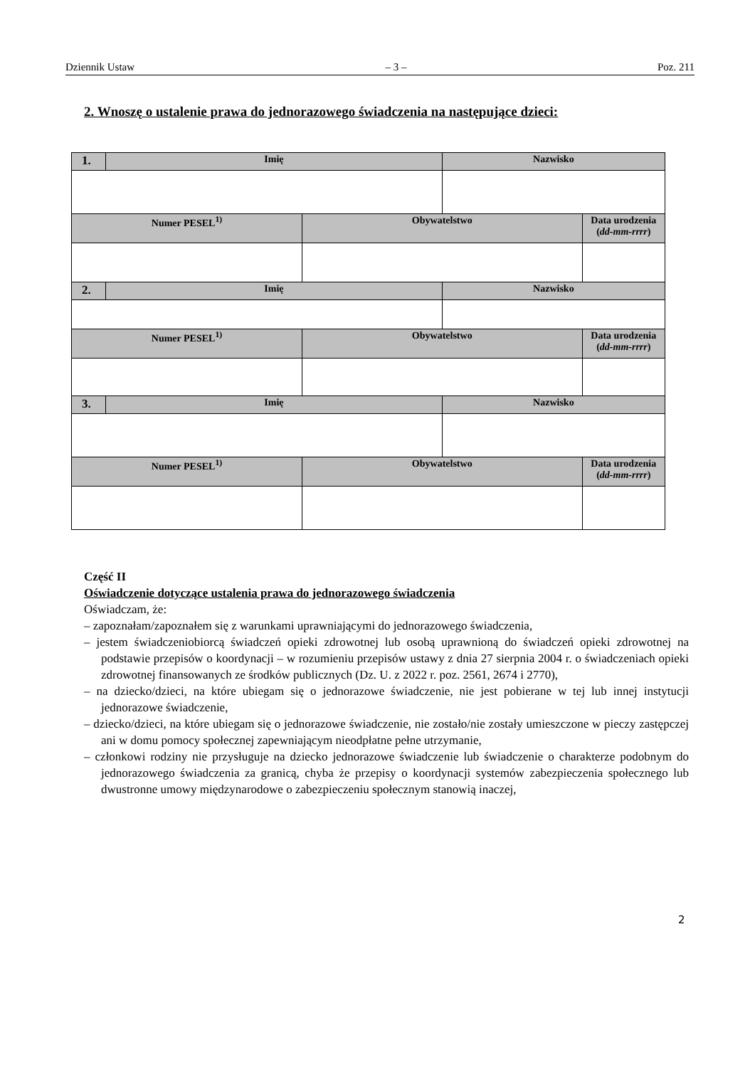Dziennik Ustaw – 3 – Poz. 211
2. Wnoszę o ustalenie prawa do jednorazowego świadczenia na następujące dzieci:
| 1. | Imię | | Nazwisko | |
| Numer PESEL<sup>1)</sup> | | Obywatelstwo | | Data urodzenia ( dd-mm-rrrr ) |
| 2. | Imię | | Nazwisko | |
| Numer PESEL<sup>1)</sup> | | Obywatelstwo | | Data urodzenia ( dd-mm-rrrr ) |
| 3. | Imię | | Nazwisko | |
| Numer PESEL<sup>1)</sup> | | Obywatelstwo | | Data urodzenia ( dd-mm-rrrr ) |
Część II
Oświadczenie dotyczące ustalenia prawa do jednorazowego świadczenia
Oświadczam, że:
– zapoznałam/zapoznałem się z warunkami uprawniającymi do jednorazowego świadczenia,
– jestem świadczeniobiorcą świadczeń opieki zdrowotnej lub osobą uprawnioną do świadczeń opieki zdrowotnej na podstawie przepisów o koordynacji – w rozumieniu przepisów ustawy z dnia 27 sierpnia 2004 r. o świadczeniach opieki zdrowotnej finansowanych ze środków publicznych (Dz. U. z 2022 r. poz. 2561, 2674 i 2770),
– na dziecko/dzieci, na które ubiegam się o jednorazowe świadczenie, nie jest pobierane w tej lub innej instytucji jednorazowe świadczenie,
– dziecko/dzieci, na które ubiegam się o jednorazowe świadczenie, nie zostało/nie zostały umieszczone w pieczy zastępczej ani w domu pomocy społecznej zapewniającym nieodpłatne pełne utrzymanie,
– członkowi rodziny nie przysługuje na dziecko jednorazowe świadczenie lub świadczenie o charakterze podobnym do jednorazowego świadczenia za granicą, chyba że przepisy o koordynacji systemów zabezpieczenia społecznego lub dwustronne umowy międzynarodowe o zabezpieczeniu społecznym stanowią inaczej,
2